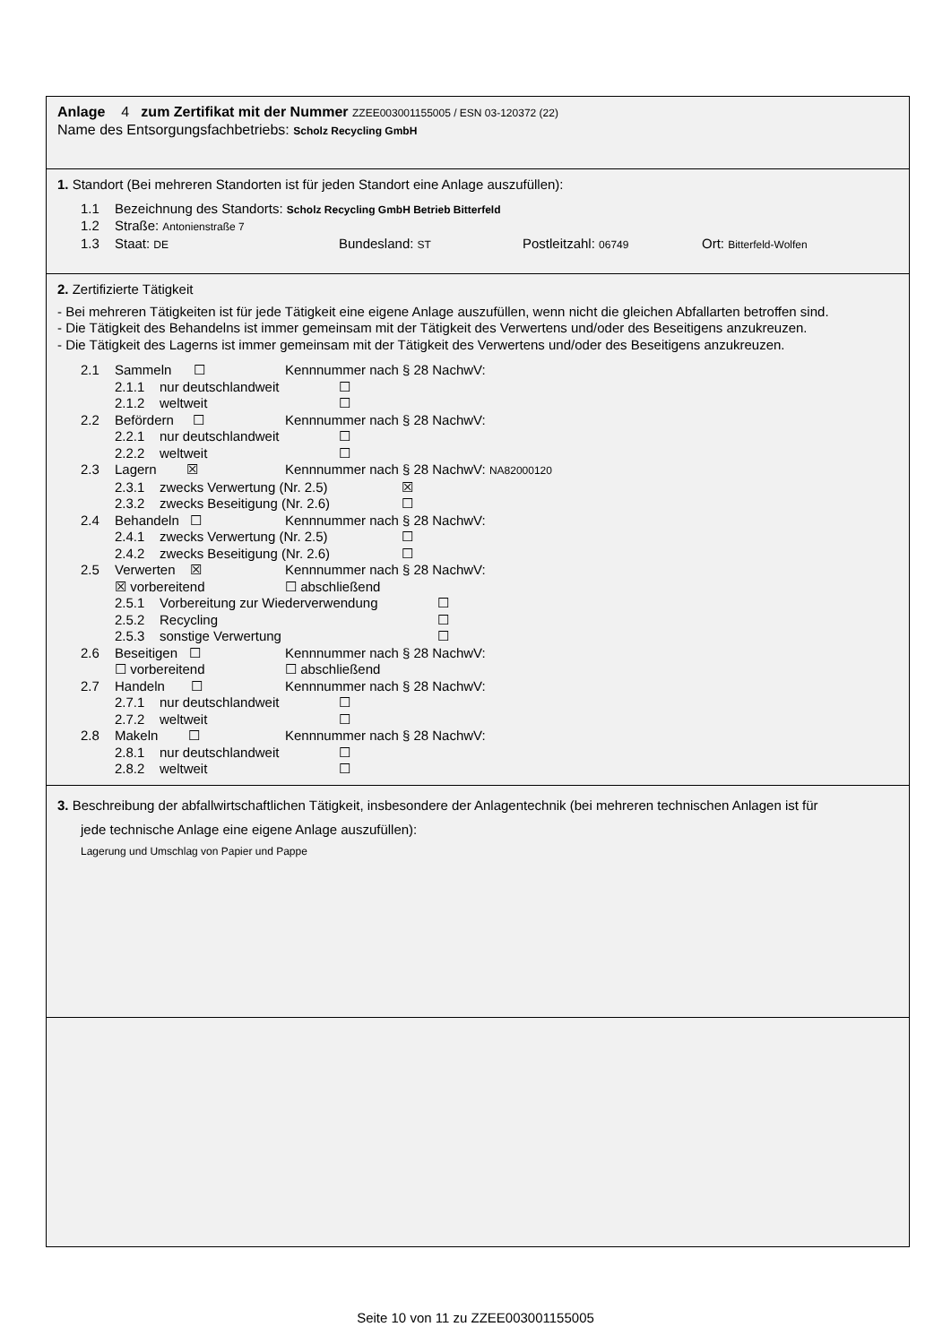Anlage 4 zum Zertifikat mit der Nummer ZZEE003001155005 / ESN 03-120372 (22)
Name des Entsorgungsfachbetriebs: Scholz Recycling GmbH
1. Standort (Bei mehreren Standorten ist für jeden Standort eine Anlage auszufüllen):
1.1 Bezeichnung des Standorts: Scholz Recycling GmbH Betrieb Bitterfeld
1.2 Straße: Antonienstraße 7
1.3 Staat: DE Bundesland: ST Postleitzahl: 06749 Ort: Bitterfeld-Wolfen
2. Zertifizierte Tätigkeit
- Bei mehreren Tätigkeiten ist für jede Tätigkeit eine eigene Anlage auszufüllen, wenn nicht die gleichen Abfallarten betroffen sind.
- Die Tätigkeit des Behandelns ist immer gemeinsam mit der Tätigkeit des Verwertens und/oder des Beseitigens anzukreuzen.
- Die Tätigkeit des Lagerns ist immer gemeinsam mit der Tätigkeit des Verwertens und/oder des Beseitigens anzukreuzen.
2.1 Sammeln ☐ Kennnummer nach § 28 NachwV:
2.1.1 nur deutschlandweit ☐
2.1.2 weltweit ☐
2.2 Befördern ☐ Kennnummer nach § 28 NachwV:
2.2.1 nur deutschlandweit ☐
2.2.2 weltweit ☐
2.3 Lagern ☒ Kennnummer nach § 28 NachwV: NA82000120
2.3.1 zwecks Verwertung (Nr. 2.5) ☒
2.3.2 zwecks Beseitigung (Nr. 2.6) ☐
2.4 Behandeln ☐ Kennnummer nach § 28 NachwV:
2.4.1 zwecks Verwertung (Nr. 2.5) ☐
2.4.2 zwecks Beseitigung (Nr. 2.6) ☐
2.5 Verwerten ☒ Kennnummer nach § 28 NachwV:
☒ vorbereitend ☐ abschließend
2.5.1 Vorbereitung zur Wiederverwendung ☐
2.5.2 Recycling ☐
2.5.3 sonstige Verwertung ☐
2.6 Beseitigen ☐ Kennnummer nach § 28 NachwV:
☐ vorbereitend ☐ abschließend
2.7 Handeln ☐ Kennnummer nach § 28 NachwV:
2.7.1 nur deutschlandweit ☐
2.7.2 weltweit ☐
2.8 Makeln ☐ Kennnummer nach § 28 NachwV:
2.8.1 nur deutschlandweit ☐
2.8.2 weltweit ☐
3. Beschreibung der abfallwirtschaftlichen Tätigkeit, insbesondere der Anlagentechnik (bei mehreren technischen Anlagen ist für
jede technische Anlage eine eigene Anlage auszufüllen):
Lagerung und Umschlag von Papier und Pappe
Seite 10 von 11 zu ZZEE003001155005